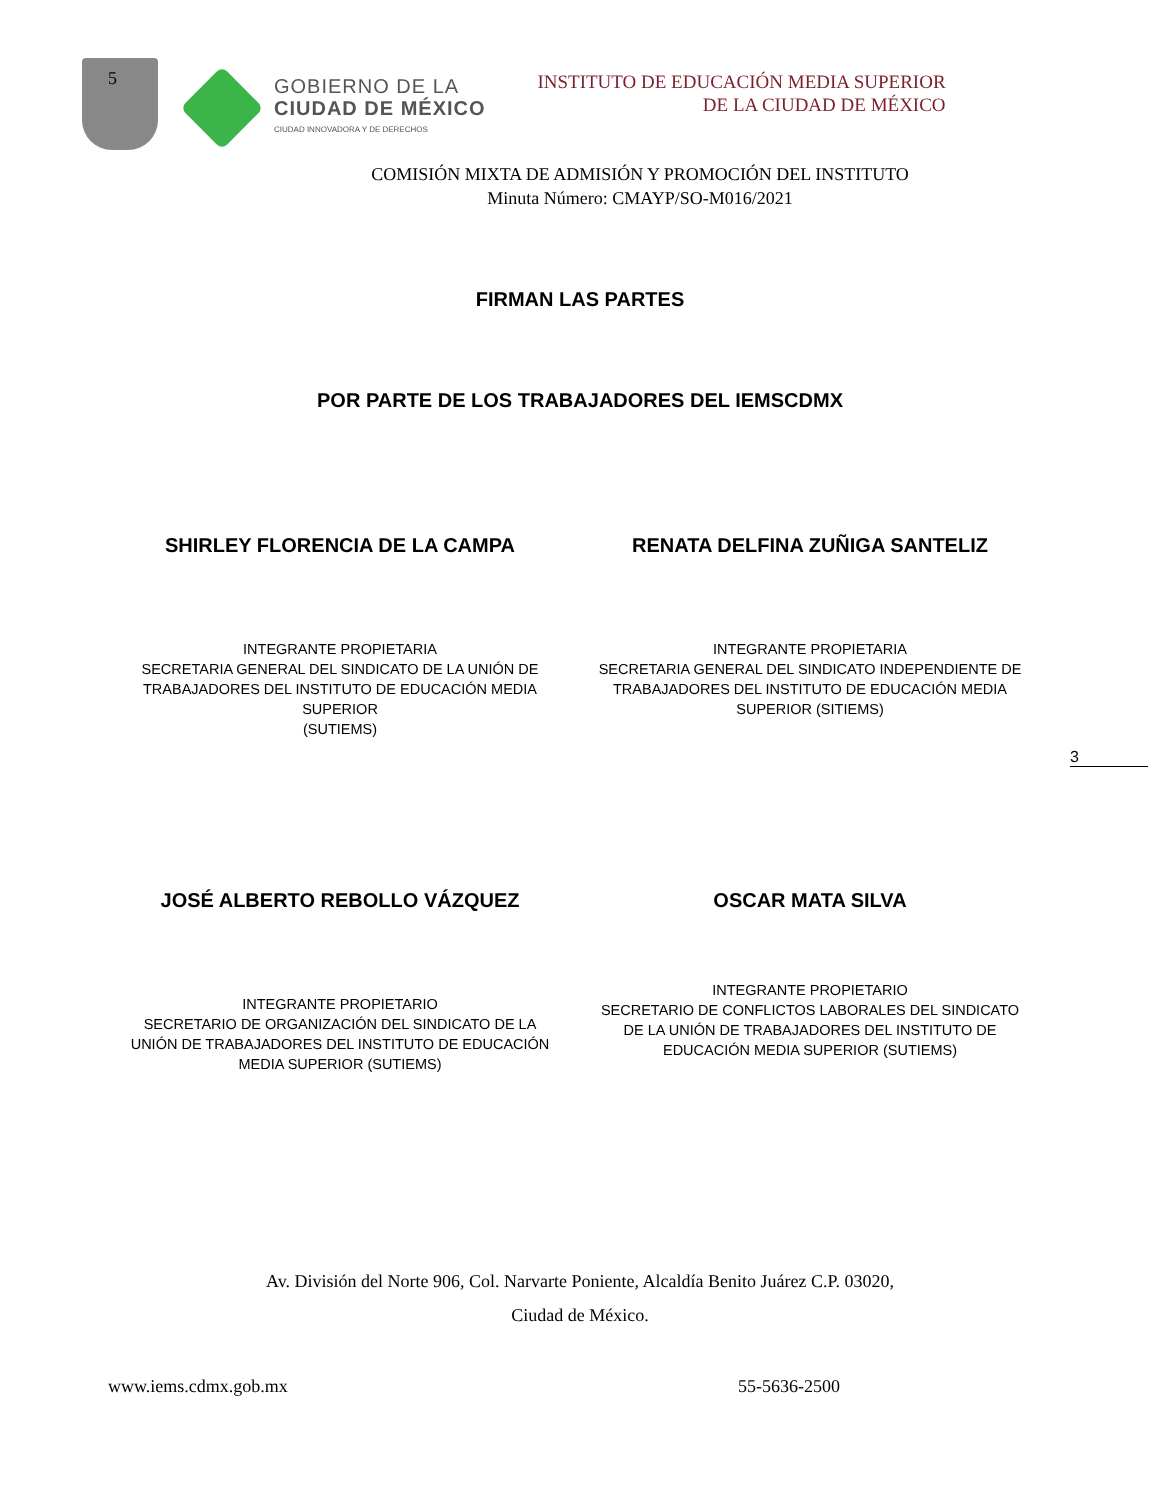5
GOBIERNO DE LA
CIUDAD DE MÉXICO
CIUDAD INNOVADORA Y DE DERECHOS
INSTITUTO DE EDUCACIÓN MEDIA SUPERIOR
DE LA CIUDAD DE MÉXICO
COMISIÓN MIXTA DE ADMISIÓN Y PROMOCIÓN DEL INSTITUTO
Minuta Número: CMAYP/SO-M016/2021
FIRMAN LAS PARTES
POR PARTE DE LOS TRABAJADORES DEL IEMSCDMX
SHIRLEY FLORENCIA DE LA CAMPA
INTEGRANTE PROPIETARIA
SECRETARIA GENERAL DEL SINDICATO DE LA UNIÓN DE
TRABAJADORES DEL INSTITUTO DE EDUCACIÓN MEDIA
SUPERIOR
(SUTIEMS)
RENATA DELFINA ZUÑIGA SANTELIZ
INTEGRANTE PROPIETARIA
SECRETARIA GENERAL DEL SINDICATO INDEPENDIENTE DE
TRABAJADORES DEL INSTITUTO DE EDUCACIÓN MEDIA
SUPERIOR (SITIEMS)
3
JOSÉ ALBERTO REBOLLO VÁZQUEZ
INTEGRANTE PROPIETARIO
SECRETARIO DE ORGANIZACIÓN DEL SINDICATO DE LA
UNIÓN DE TRABAJADORES DEL INSTITUTO DE EDUCACIÓN
MEDIA SUPERIOR (SUTIEMS)
OSCAR MATA SILVA
INTEGRANTE PROPIETARIO
SECRETARIO DE CONFLICTOS LABORALES DEL SINDICATO
DE LA UNIÓN DE TRABAJADORES DEL INSTITUTO DE
EDUCACIÓN MEDIA SUPERIOR (SUTIEMS)
Av. División del Norte 906, Col. Narvarte Poniente, Alcaldía Benito Juárez C.P. 03020,
Ciudad de México.
www.iems.cdmx.gob.mx 55-5636-2500